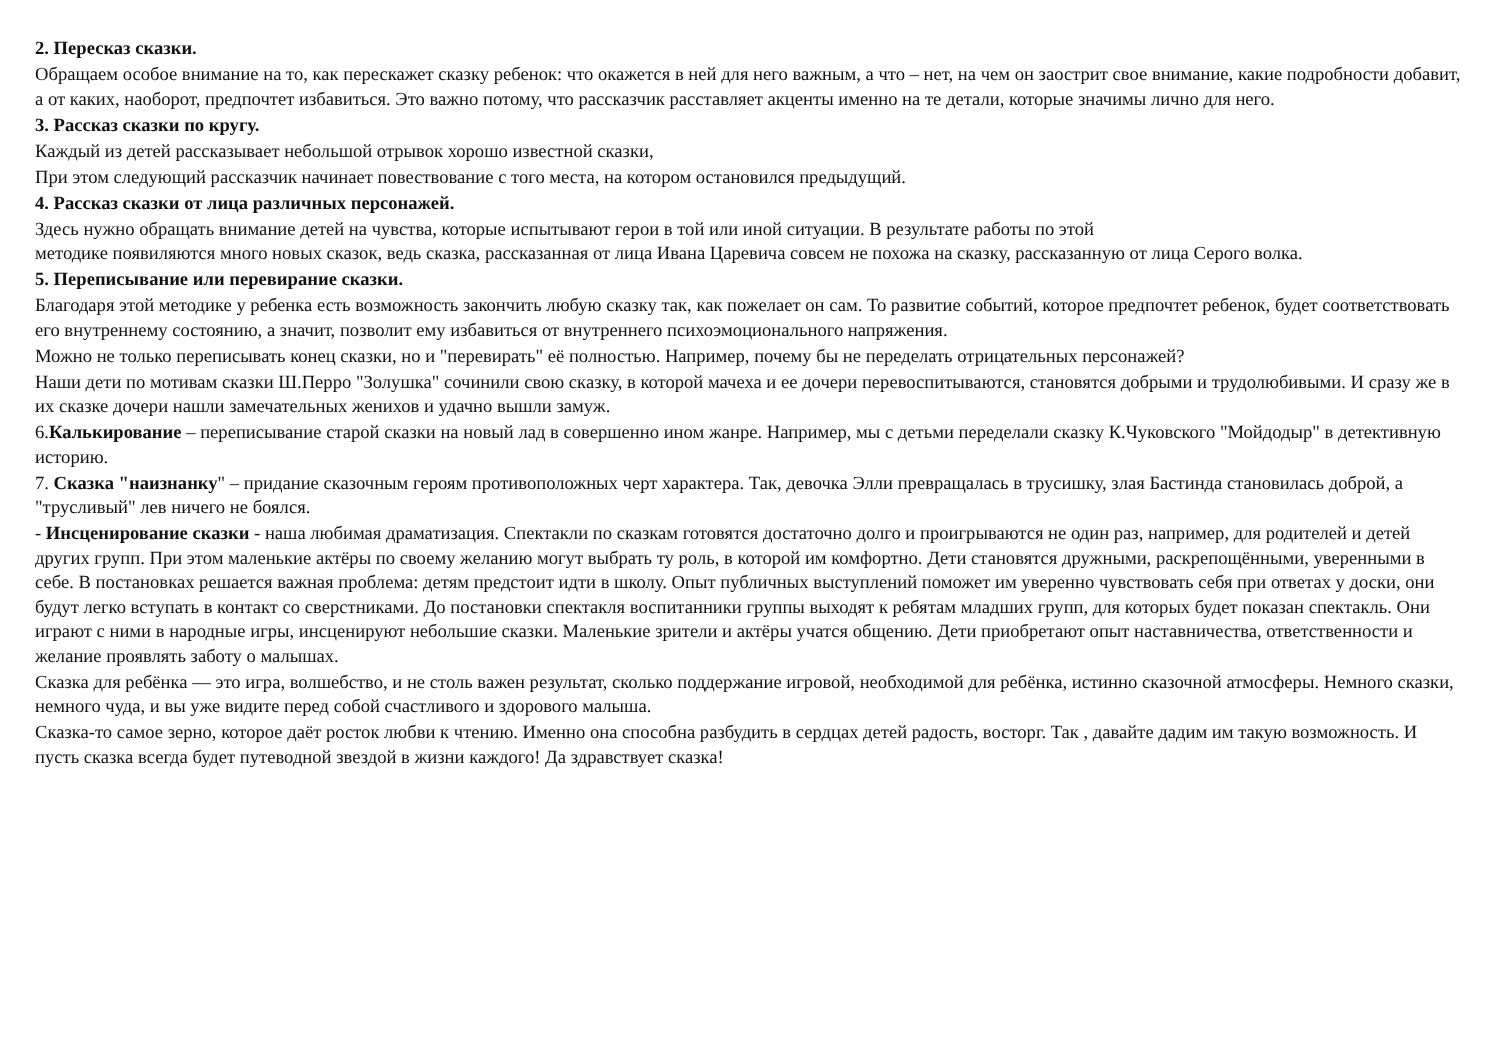2. Пересказ сказки.
Обращаем особое внимание на то, как перескажет сказку ребенок: что окажется в ней для него важным, а что – нет, на чем он заострит свое внимание, какие подробности добавит, а от каких, наоборот, предпочтет избавиться. Это важно потому, что рассказчик расставляет акценты именно на те детали, которые значимы лично для него.
3. Рассказ сказки по кругу.
Каждый из детей рассказывает небольшой отрывок хорошо известной сказки,
При этом следующий рассказчик начинает повествование с того места, на котором остановился предыдущий.
4. Рассказ сказки от лица различных персонажей.
Здесь нужно обращать внимание детей на чувства, которые испытывают герои в той или иной ситуации. В результате работы по этой
методике появиляются много новых сказок, ведь сказка, рассказанная от лица Ивана Царевича совсем не похожа на сказку, рассказанную от лица Серого волка.
5. Переписывание или перевирание сказки.
Благодаря этой методике у ребенка есть возможность закончить любую сказку так, как пожелает он сам. То развитие событий, которое предпочтет ребенок, будет соответствовать его внутреннему состоянию, а значит, позволит ему избавиться от внутреннего психоэмоционального напряжения.
Можно не только переписывать конец сказки, но и "перевирать" её полностью. Например, почему бы не переделать отрицательных персонажей?
Наши дети по мотивам сказки Ш.Перро "Золушка" сочинили свою сказку, в которой мачеха и ее дочери перевоспитываются, становятся добрыми и трудолюбивыми. И сразу же в их сказке дочери нашли замечательных женихов и удачно вышли замуж.
6.Калькирование – переписывание старой сказки на новый лад в совершенно ином жанре. Например, мы с детьми переделали сказку К.Чуковского "Мойдодыр" в детективную историю.
7. Сказка "наизнанку" – придание сказочным героям противоположных черт характера. Так, девочка Элли превращалась в трусишку, злая Бастинда становилась доброй, а "трусливый" лев ничего не боялся.
- Инсценирование сказки - наша любимая драматизация. Спектакли по сказкам готовятся достаточно долго и проигрываются не один раз, например, для родителей и детей других групп. При этом маленькие актёры по своему желанию могут выбрать ту роль, в которой им комфортно. Дети становятся дружными, раскрепощёнными, уверенными в себе. В постановках решается важная проблема: детям предстоит идти в школу. Опыт публичных выступлений поможет им уверенно чувствовать себя при ответах у доски, они будут легко вступать в контакт со сверстниками. До постановки спектакля воспитанники группы выходят к ребятам младших групп, для которых будет показан спектакль. Они играют с ними в народные игры, инсценируют небольшие сказки. Маленькие зрители и актёры учатся общению. Дети приобретают опыт наставничества, ответственности и желание проявлять заботу о малышах.
Сказка для ребёнка — это игра, волшебство, и не столь важен результат, сколько поддержание игровой, необходимой для ребёнка, истинно сказочной атмосферы. Немного сказки, немного чуда, и вы уже видите перед собой счастливого и здорового малыша.
Сказка-то самое зерно, которое даёт росток любви к чтению. Именно она способна разбудить в сердцах детей радость, восторг. Так , давайте дадим им такую возможность. И пусть сказка всегда будет путеводной звездой в жизни каждого! Да здравствует сказка!